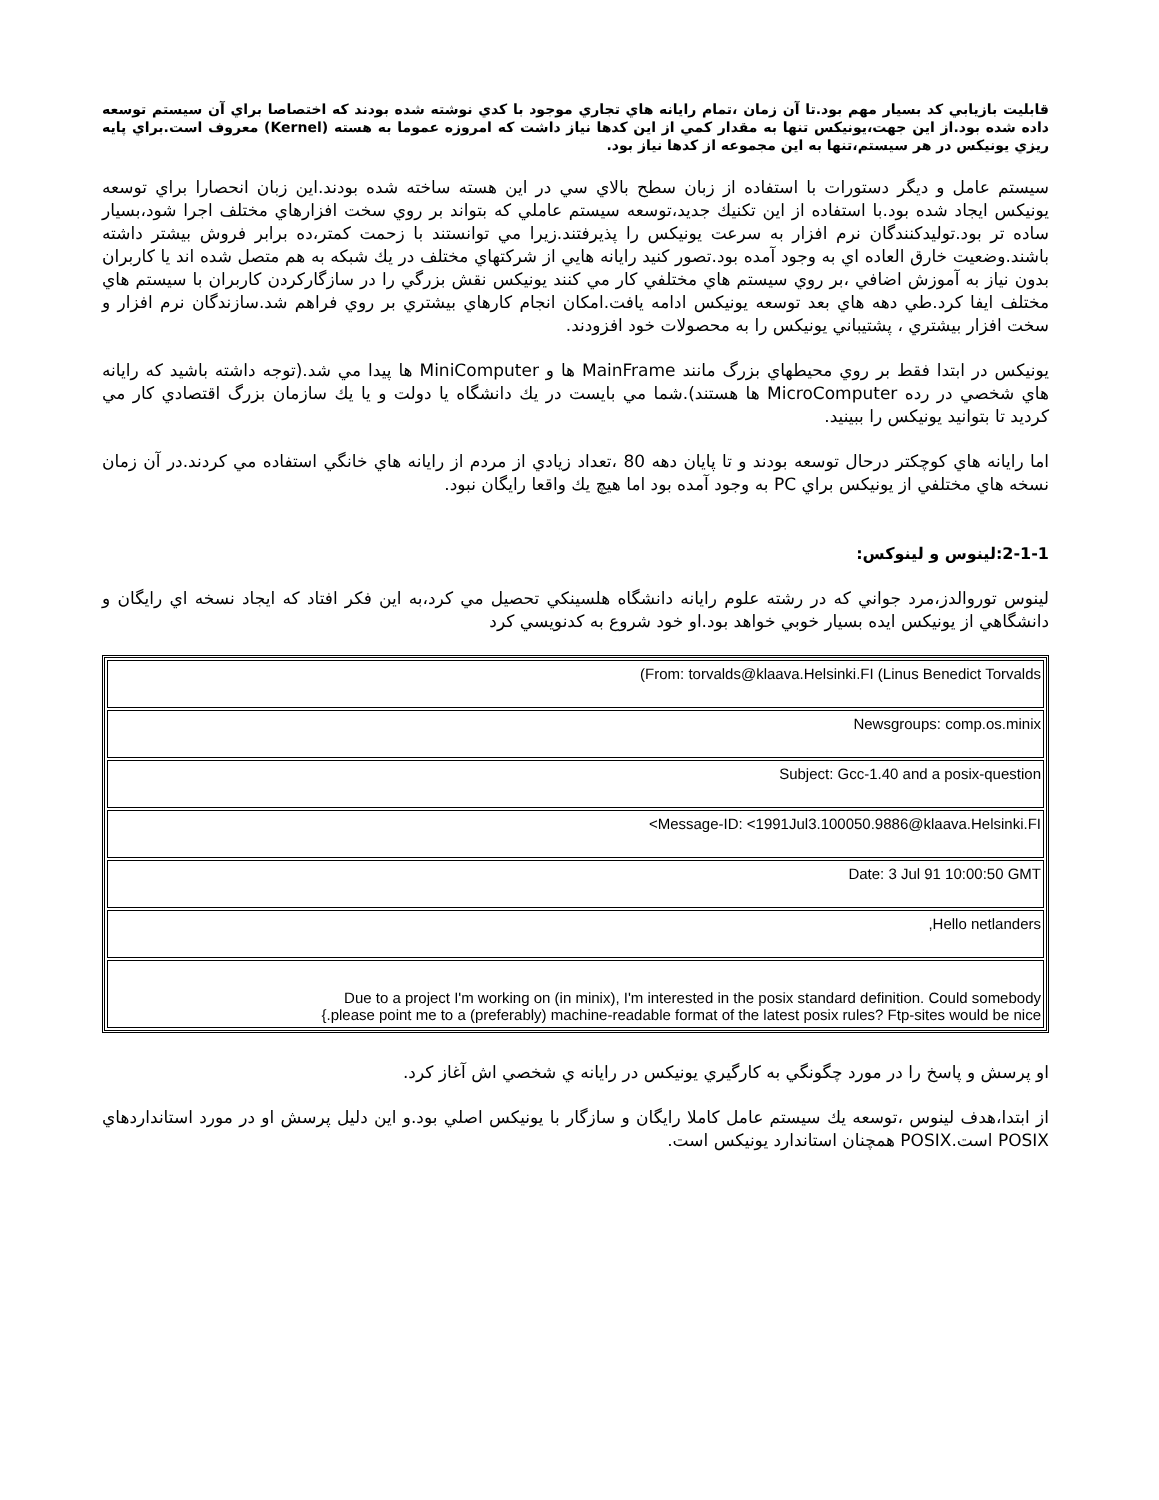قابليت بازيابي كد بسيار مهم بود.تا آن زمان ،تمام رايانه هاي تجاري موجود با كدي نوشته شده بودند كه اختصاصا براي آن سيستم توسعه داده شده بود.از اين جهت،يونيكس تنها به مقدار كمي از اين كدها نياز داشت كه امروزه عموما به هسته (Kernel) معروف است.براي پايه ريزي يونيكس در هر سيستم،تنها به اين مجموعه از كدها نياز بود.
سيستم عامل و ديگر دستورات با استفاده از زبان سطح بالاي سي در اين هسته ساخته شده بودند.اين زبان انحصارا براي توسعه يونيكس ايجاد شده بود.با استفاده از اين تكنيك جديد،توسعه سيستم عاملي كه بتواند بر روي سخت افزارهاي مختلف اجرا شود،بسيار ساده تر بود.توليدكنندگان نرم افزار به سرعت يونيكس را پذيرفتند.زيرا مي توانستند با زحمت كمتر،ده برابر فروش بيشتر داشته باشند.وضعيت خارق العاده اي به وجود آمده بود.تصور كنيد رايانه هايي از شركتهاي مختلف در يك شبكه به هم متصل شده اند يا كاربران بدون نياز به آموزش اضافي ،بر روي سيستم هاي مختلفي كار مي كنند يونيكس نقش بزرگي را در سازگاركردن كاربران با سيستم هاي مختلف ايفا كرد.طي دهه هاي بعد توسعه يونيكس ادامه يافت.امكان انجام كارهاي بيشتري بر روي فراهم شد.سازندگان نرم افزار و سخت افزار بيشتري ، پشتيباني يونيكس را به محصولات خود افزودند.
يونيكس در ابتدا فقط بر روي محيطهاي بزرگ مانند MainFrame ها و MiniComputer ها پيدا مي شد.(توجه داشته باشيد كه رايانه هاي شخصي در رده MicroComputer ها هستند).شما مي بايست در يك دانشگاه يا دولت و يا يك سازمان بزرگ اقتصادي كار مي كرديد تا بتوانيد يونيكس را ببينيد.
اما رايانه هاي كوچكتر درحال توسعه بودند و تا پايان دهه 80 ،تعداد زيادي از مردم از رايانه هاي خانگي استفاده مي كردند.در آن زمان نسخه هاي مختلفي از يونيكس براي PC به وجود آمده بود اما هيچ يك واقعا رايگان نبود.
2-1-1:لينوس و لينوكس:
لينوس توروالدز،مرد جواني كه در رشته علوم رايانه دانشگاه هلسينكي تحصيل مي كرد،به اين فكر افتاد كه ايجاد نسخه اي رايگان و دانشگاهي از يونيكس ايده بسيار خوبي خواهد بود.او خود شروع به كدنويسي كرد
| (From: torvalds@klaava.Helsinki.FI (Linus Benedict Torvalds |
| Newsgroups: comp.os.minix |
| Subject: Gcc-1.40 and a posix-question |
| <Message-ID: <1991Jul3.100050.9886@klaava.Helsinki.FI |
| Date: 3 Jul 91 10:00:50 GMT |
| ,Hello netlanders |
| Due to a project I'm working on (in minix), I'm interested in the posix standard definition. Could somebody {.please point me to a (preferably) machine-readable format of the latest posix rules? Ftp-sites would be nice |
او پرسش و پاسخ را در مورد چگونگي به كارگيري يونيكس در رايانه ي شخصي اش آغاز كرد.
از ابتدا،هدف لينوس ،توسعه يك سيستم عامل كاملا رايگان و سازگار با يونيكس اصلي بود.و اين دليل پرسش او در مورد استانداردهاي POSIX است.POSIX همچنان استاندارد يونيكس است.